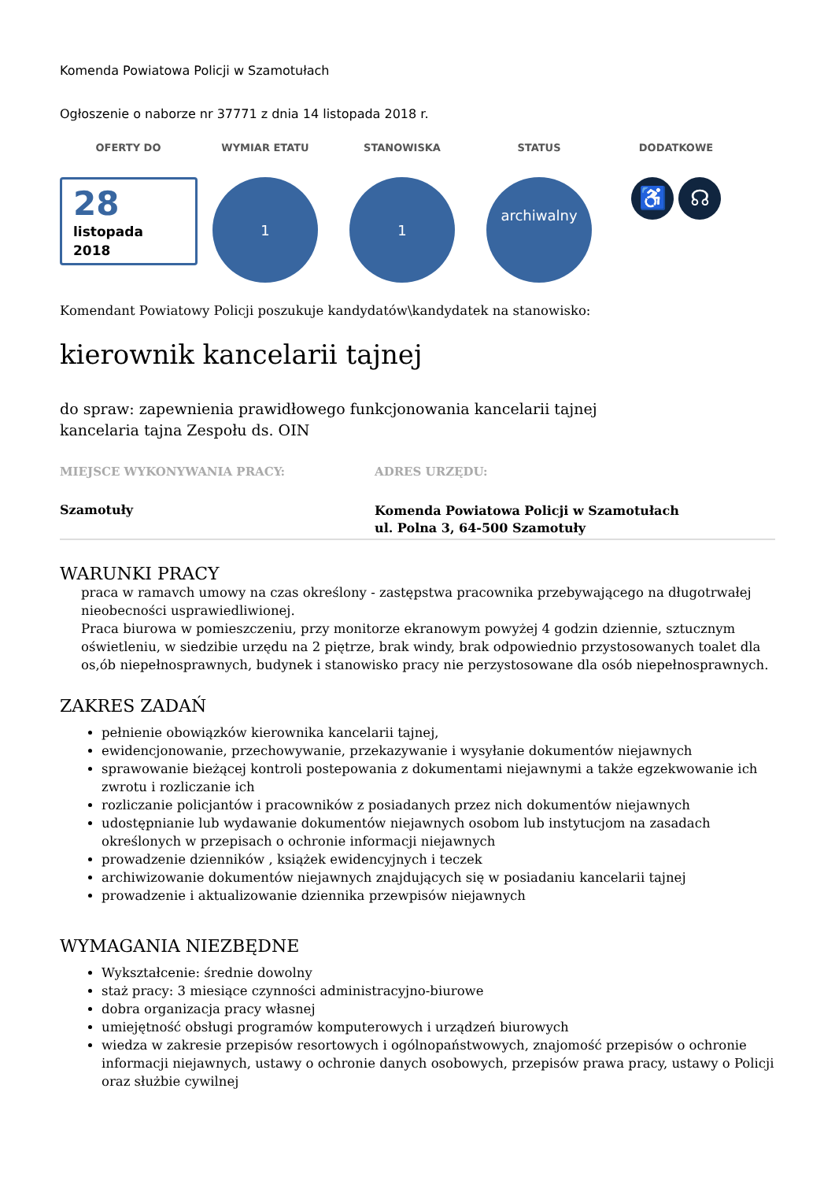Komenda Powiatowa Policji w Szamotułach
Ogłoszenie o naborze nr 37771 z dnia 14 listopada 2018 r.
OFERTY DO
28
listopada
2018
WYMIAR ETATU
1
STANOWISKA
1
STATUS
archiwalny
DODATKOWE
♿ ☊
Komendant Powiatowy Policji poszukuje kandydatów\kandydatek na stanowisko:
kierownik kancelarii tajnej
do spraw: zapewnienia prawidłowego funkcjonowania kancelarii tajnej
kancelaria tajna Zespołu ds. OIN
MIEJSCE WYKONYWANIA PRACY:
Szamotuły
ADRES URZĘDU:
Komenda Powiatowa Policji w Szamotułach
ul. Polna 3, 64-500 Szamotuły
WARUNKI PRACY
praca w ramavch umowy na czas określony - zastępstwa pracownika przebywającego na długotrwałej nieobecności usprawiedliwionej.
Praca biurowa w pomieszczeniu, przy monitorze ekranowym powyżej 4 godzin dziennie, sztucznym oświetleniu, w siedzibie urzędu na 2 piętrze, brak windy, brak odpowiednio przystosowanych toalet dla os,ób niepełnosprawnych, budynek i stanowisko pracy nie perzystosowane dla osób niepełnosprawnych.
ZAKRES ZADAŃ
pełnienie obowiązków kierownika kancelarii tajnej,
ewidencjonowanie, przechowywanie, przekazywanie i wysyłanie dokumentów niejawnych
sprawowanie bieżącej kontroli postepowania z dokumentami niejawnymi a także egzekwowanie ich zwrotu i rozliczanie ich
rozliczanie policjantów i pracowników z posiadanych przez nich dokumentów niejawnych
udostępnianie lub wydawanie dokumentów niejawnych osobom lub instytucjom na zasadach określonych w przepisach o ochronie informacji niejawnych
prowadzenie dzienników , książek ewidencyjnych i teczek
archiwizowanie dokumentów niejawnych znajdujących się w posiadaniu kancelarii tajnej
prowadzenie i aktualizowanie dziennika przewpisów niejawnych
WYMAGANIA NIEZBĘDNE
Wykształcenie: średnie dowolny
staż pracy: 3 miesiące czynności administracyjno-biurowe
dobra organizacja pracy własnej
umiejętność obsługi programów komputerowych i urządzeń biurowych
wiedza w zakresie przepisów resortowych i ogólnopaństwowych, znajomość przepisów o ochronie informacji niejawnych, ustawy o ochronie danych osobowych, przepisów prawa pracy, ustawy o Policji oraz służbie cywilnej